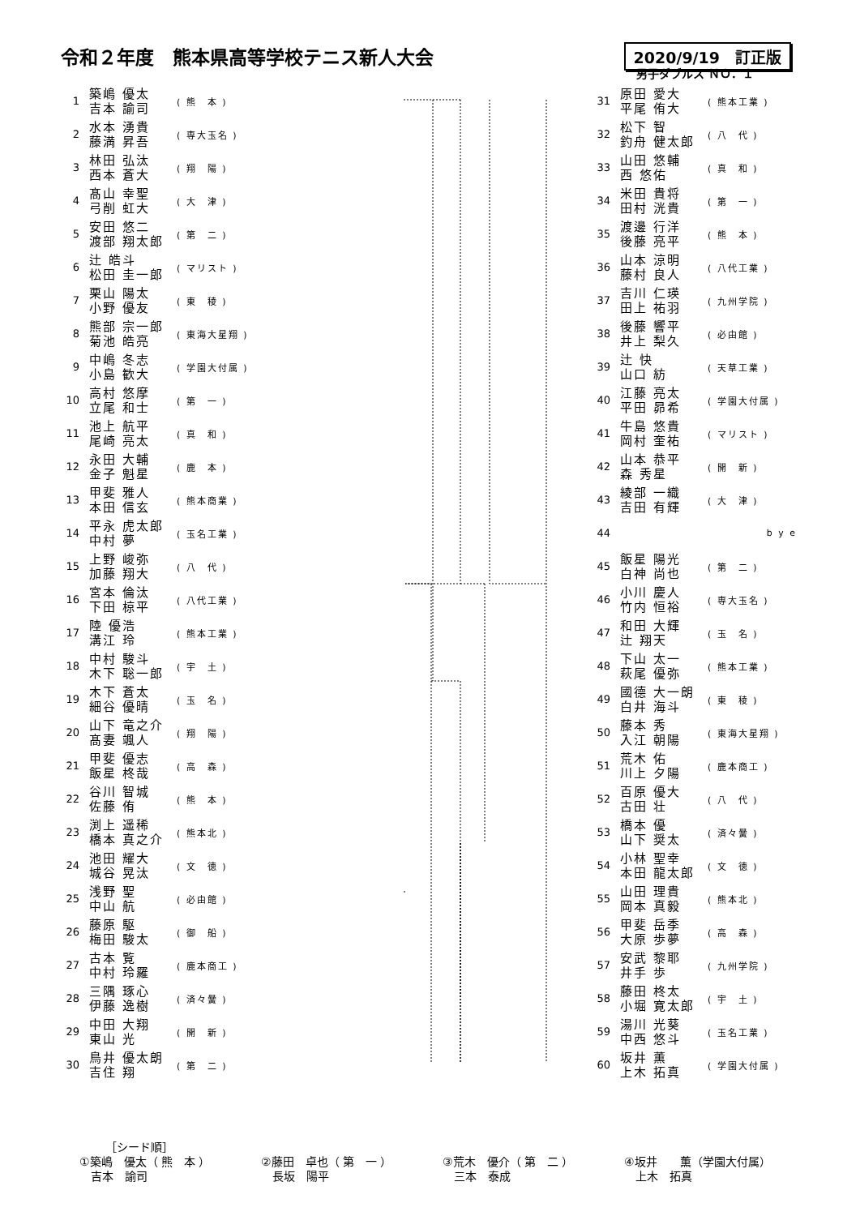令和２年度　熊本県高等学校テニス新人大会
2020/9/19　訂正版
男子ダブルス ＮＯ．１
| 1 | 築嶋 優太 吉本 諭司 | ( 熊 本 ) |
| 2 | 水本 湧貴 藤満 昇吾 | ( 専大玉名 ) |
| 3 | 林田 弘汰 西本 蒼大 | ( 翔 陽 ) |
| 4 | 髙山 幸聖 弓削 虹大 | ( 大 津 ) |
| 5 | 安田 悠二 渡部 翔太郎 | ( 第 二 ) |
| 6 | 辻 皓斗 松田 圭一郎 | ( マリスト ) |
| 7 | 栗山 陽太 小野 優友 | ( 東 稜 ) |
| 8 | 熊部 宗一郎 菊池 皓亮 | ( 東海大星翔 ) |
| 9 | 中嶋 冬志 小島 歓大 | ( 学園大付属 ) |
| 10 | 高村 悠摩 立尾 和士 | ( 第 一 ) |
| 11 | 池上 航平 尾崎 亮太 | ( 真 和 ) |
| 12 | 永田 大輔 金子 魁星 | ( 鹿 本 ) |
| 13 | 甲斐 雅人 本田 信玄 | ( 熊本商業 ) |
| 14 | 平永 虎太郎 中村 夢 | ( 玉名工業 ) |
| 15 | 上野 峻弥 加藤 翔大 | ( 八 代 ) |
| 16 | 宮本 倫汰 下田 椋平 | ( 八代工業 ) |
| 17 | 陸 優浩 溝江 玲 | ( 熊本工業 ) |
| 18 | 中村 駿斗 木下 聡一郎 | ( 宇 土 ) |
| 19 | 木下 蒼太 細谷 優晴 | ( 玉 名 ) |
| 20 | 山下 竜之介 髙妻 颯人 | ( 翔 陽 ) |
| 21 | 甲斐 優志 飯星 柊哉 | ( 高 森 ) |
| 22 | 谷川 智城 佐藤 侑 | ( 熊 本 ) |
| 23 | 渕上 遥稀 橋本 真之介 | ( 熊本北 ) |
| 24 | 池田 耀大 城谷 晃汰 | ( 文 徳 ) |
| 25 | 浅野 聖 中山 航 | ( 必由館 ) |
| 26 | 藤原 駆 梅田 駿太 | ( 御 船 ) |
| 27 | 古本 覧 中村 玲羅 | ( 鹿本商工 ) |
| 28 | 三隅 琢心 伊藤 逸樹 | ( 済々黌 ) |
| 29 | 中田 大翔 東山 光 | ( 開 新 ) |
| 30 | 鳥井 優太朗 吉住 翔 | ( 第 二 ) |
| 31 | 原田 愛大 平尾 侑大 | ( 熊本工業 ) |
| 32 | 松下 智 釣舟 健太郎 | ( 八 代 ) |
| 33 | 山田 悠輔 西 悠佑 | ( 真 和 ) |
| 34 | 米田 貴将 田村 洸貴 | ( 第 一 ) |
| 35 | 渡邊 行洋 後藤 亮平 | ( 熊 本 ) |
| 36 | 山本 涼明 藤村 良人 | ( 八代工業 ) |
| 37 | 吉川 仁瑛 田上 祐羽 | ( 九州学院 ) |
| 38 | 後藤 響平 井上 梨久 | ( 必由館 ) |
| 39 | 辻 快 山口 紡 | ( 天草工業 ) |
| 40 | 江藤 亮太 平田 昴希 | ( 学園大付属 ) |
| 41 | 牛島 悠貴 岡村 奎祐 | ( マリスト ) |
| 42 | 山本 恭平 森 秀星 | ( 開 新 ) |
| 43 | 綾部 一織 吉田 有輝 | ( 大 津 ) |
| 44 | | b y e |
| 45 | 飯星 陽光 白神 尚也 | ( 第 二 ) |
| 46 | 小川 慶人 竹内 恒裕 | ( 専大玉名 ) |
| 47 | 和田 大輝 辻 翔天 | ( 玉 名 ) |
| 48 | 下山 太一 萩尾 優弥 | ( 熊本工業 ) |
| 49 | 國德 大一朗 白井 海斗 | ( 東 稜 ) |
| 50 | 藤本 秀 入江 朝陽 | ( 東海大星翔 ) |
| 51 | 荒木 佑 川上 夕陽 | ( 鹿本商工 ) |
| 52 | 百原 優大 古田 壮 | ( 八 代 ) |
| 53 | 橋本 優 山下 奨太 | ( 済々黌 ) |
| 54 | 小林 聖幸 本田 龍太郎 | ( 文 徳 ) |
| 55 | 山田 理貴 岡本 真毅 | ( 熊本北 ) |
| 56 | 甲斐 岳季 大原 歩夢 | ( 高 森 ) |
| 57 | 安武 黎耶 井手 歩 | ( 九州学院 ) |
| 58 | 藤田 柊太 小堀 寛太郎 | ( 宇 土 ) |
| 59 | 湯川 光葵 中西 悠斗 | ( 玉名工業 ) |
| 60 | 坂井 薫 上木 拓真 | ( 学園大付属 ) |
［シード順］
①築嶋　優太（ 熊　本 ）
　吉本　諭司
②藤田　卓也（ 第　一 ）
　長坂　陽平
③荒木　優介（ 第　二 ）
　三本　泰成
④坂井　　薫（学園大付属）
　上木　拓真